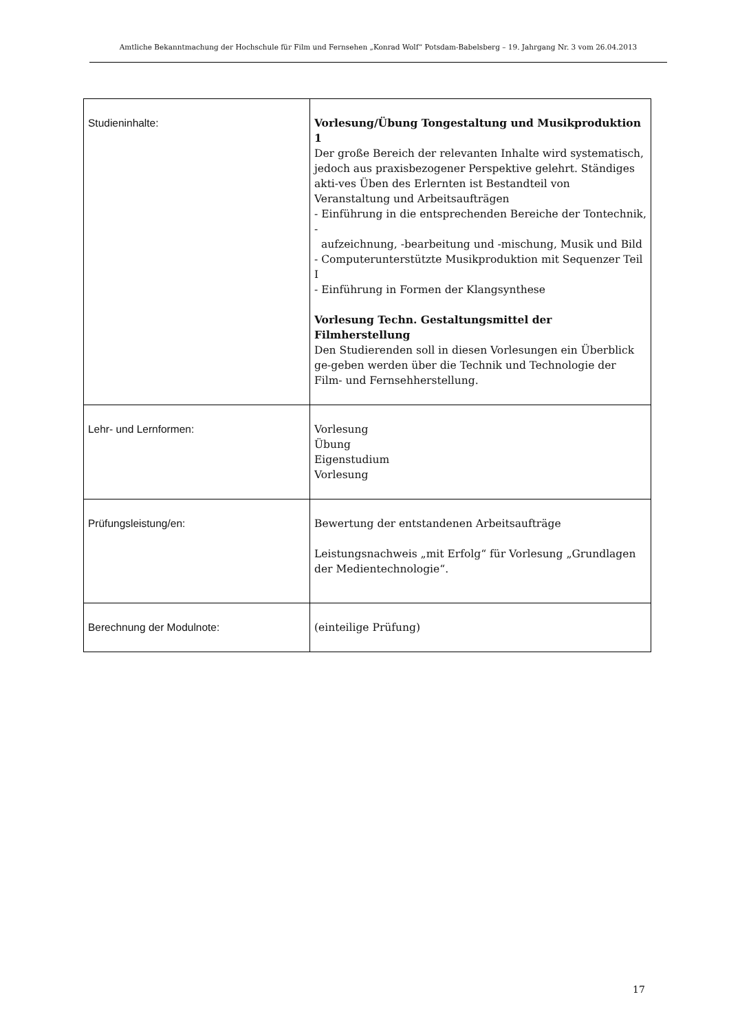Amtliche Bekanntmachung der Hochschule für Film und Fernsehen „Konrad Wolf“ Potsdam-Babelsberg – 19. Jahrgang Nr. 3 vom 26.04.2013
| Studieninhalte: | Vorlesung/Übung Tongestaltung und Musikproduktion 1 Der große Bereich der relevanten Inhalte wird systematisch, jedoch aus praxisbezogener Perspektive gelehrt. Ständiges akti-ves Üben des Erlernten ist Bestandteil von Veranstaltung und Arbeitsaufträgen - Einführung in die entsprechenden Bereiche der Tontechnik, - aufzeichnung, -bearbeitung und -mischung, Musik und Bild - Computerunterstützte Musikproduktion mit Sequenzer Teil I - Einführung in Formen der Klangsynthese Vorlesung Techn. Gestaltungsmittel der Filmherstellung Den Studierenden soll in diesen Vorlesungen ein Überblick ge-geben werden über die Technik und Technologie der Film- und Fernsehherstellung. |
| Lehr- und Lernformen: | Vorlesung Übung Eigenstudium Vorlesung |
| Prüfungsleistung/en: | Bewertung der entstandenen Arbeitsaufträge Leistungsnachweis „mit Erfolg“ für Vorlesung „Grundlagen der Medientechnologie“. |
| Berechnung der Modulnote: | (einteilige Prüfung) |
17